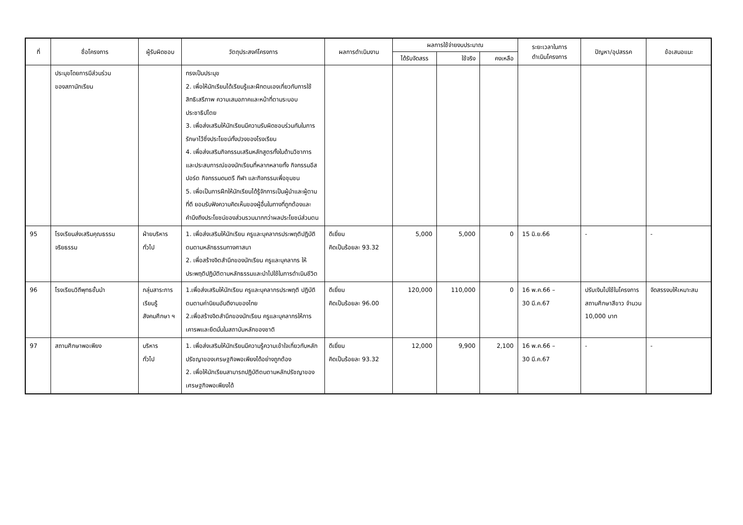| ที่ | ชื่อโครงการ | ผู้รับผิดชอบ | วัตถุประสงค์โครงการ | ผลการดำเนินงาน | ผลการใช้จ่ายงบประมาณ | | | ระยะเวลาในการ ดำเนินโครงการ | ปัญหา/อุปสรรค | ข้อเสนอแนะ |
| --- | --- | --- | --- | --- | --- | --- | --- | --- | --- | --- |
| | | | | | ได้รับจัดสรร | ใช้จริง | คงเหลือ | | | |
| | ประมุขโดยการมีส่วนร่วม ของสภานักเรียน | | ทรงเป็นประมุข 2. เพื่อให้นักเรียนได้เรียนรู้และฝึกตนเองเกี่ยวกับการใช้สิทธิเสรีภาพ ความเสมอภาคและหน้าที่ตามระบอบประชาธิปไตย 3. เพื่อส่งเสริมให้นักเรียนมีความรับผิดชอบร่วมกันในการรักษาไว้ซึ่งประโยชน์ทั้งปวงของโรงเรียน 4. เพื่อส่งเสริมกิจกรรมเสริมหลักสูตรทั้งในด้านวิชาการและประสบการณ์ของนักเรียนที่หลากหลายทั้ง กิจกรรมอีสปอร์ต กิจกรรมดนตรี กีฬา และกิจกรรมเพื่อชุมชน 5. เพื่อเป็นการฝึกให้นักเรียนได้รู้จักการเป็นผู้นำและผู้ตามที่ดี ยอมรับฟังความคิดเห็นของผู้อื่นในทางที่ถูกต้องและคำนึงถึงประโยชน์ของส่วนรวมมากกว่าผลประโยชน์ส่วนตน | | | | | | | |
| 95 | โรงเรียนส่งเสริมคุณธรรมจริยธรรม | ฝ่ายบริหารทั่วไป | 1. เพื่อส่งเสริมให้นักเรียน ครูและบุคลากรประพฤติปฏิบัติตนตามหลักธรรมทางศาสนา 2. เพื่อสร้างจิตสำนึกของนักเรียน ครูและบุคลากร ให้ประพฤติปฏิบัติตามหลักธรรมและนำไปใช้ในการดำเนินชีวิต | ดีเยี่ยม คิดเป็นร้อยละ 93.32 | 5,000 | 5,000 | 0 | 15 มิ.ย.66 | - | - |
| 96 | โรงเรียนวิถีพุทธชั้นนำ | กลุ่มสาระการเรียนรู้สังคมศึกษา ฯ | 1.เพื่อส่งเสริมให้นักเรียน ครูและบุคลากรประพฤติ ปฏิบัติตนตามค่านิยมอันดีงามของไทย 2.เพื่อสร้างจิตสำนึกของนักเรียน ครูและบุคลากรให้การเคารพและยึดมั่นในสถาบันหลักของชาติ | ดีเยี่ยม คิดเป็นร้อยละ 96.00 | 120,000 | 110,000 | 0 | 16 พ.ค.66 – 30 มี.ค.67 | ปรับเงินไปใช้ในโครงการสถานศึกษาสีขาว จำนวน 10,000 บาท | จัดสรรงบให้เหมาะสม |
| 97 | สถานศึกษาพอเพียง | บริหาร ทั่วไป | 1. เพื่อส่งเสริมให้นักเรียนมีความรู้ความเข้าใจเกี่ยวกับหลักปรัชญาของเศรษฐกิจพอเพียงได้อย่างถูกต้อง 2. เพื่อให้นักเรียนสามารถปฏิบัติตนตามหลักปรัชญาของเศรษฐกิจพอเพียงได้ | ดีเยี่ยม คิดเป็นร้อยละ 93.32 | 12,000 | 9,900 | 2,100 | 16 พ.ค.66 – 30 มี.ค.67 | - | - |